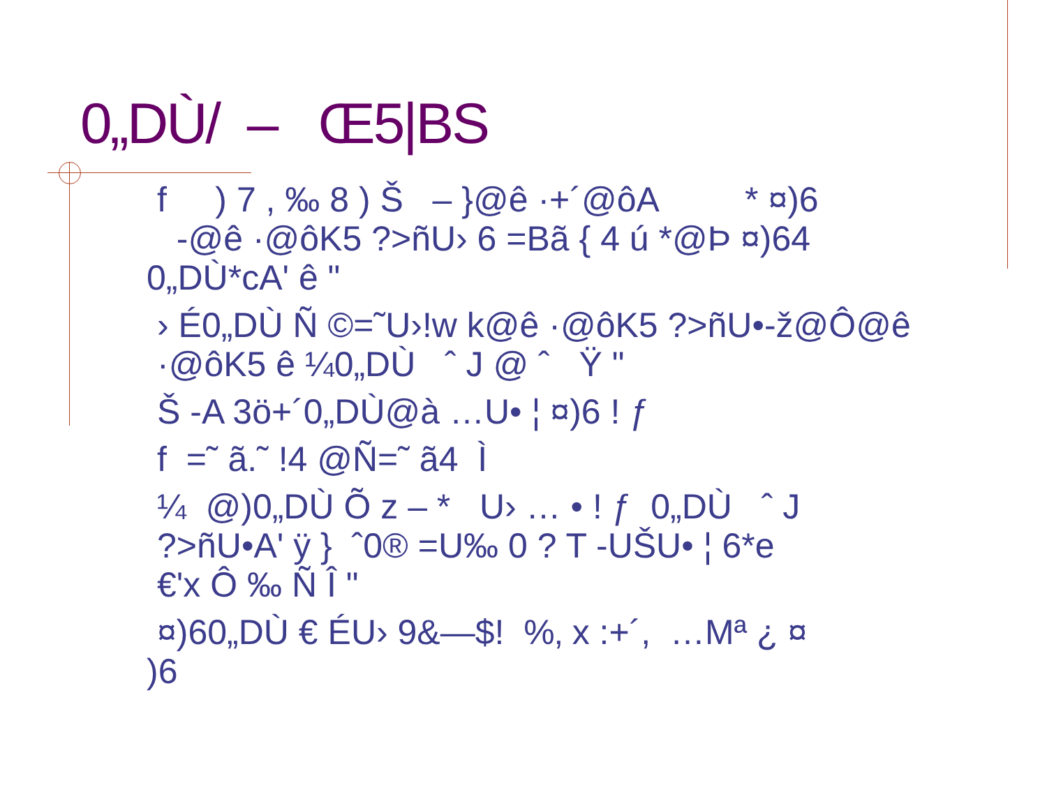0„DÙ/ – Œ5|BS
f ) 7 , ‰ 8 ) Š – }@ê ·+´@ôA * ¤)6
-@ê ·@ôK5 ?>ñU› 6 =Bã { 4 ú *@Þ ¤)64
0„DÙ*cA' ê "
› É0„DÙ Ñ ©=˜U›!w k@ê ·@ôK5 ?>ñU•-ž@Ô@ê
·@ôK5 ê ¼0„DÙ ˆ J @ ˆ Ÿ "
Š -A 3ö+´0„DÙ@à …U• ¦ ¤)6 ! ƒ
f =˜ ã.˜ !4 @Ñ=˜ ã4 Ì
¼ @)0„DÙ Õ z – * U› … • ! ƒ 0„DÙ ˆ J
?>ñU•A' ÿ } ˆ0® =U‰ 0 ? T -UŠU• ¦ 6*e
€'x Ô ‰ Ñ Î "
¤)60„DÙ € ÉU› 9&—$! %‚ x :+´, …Mª ¿ ¤
)6